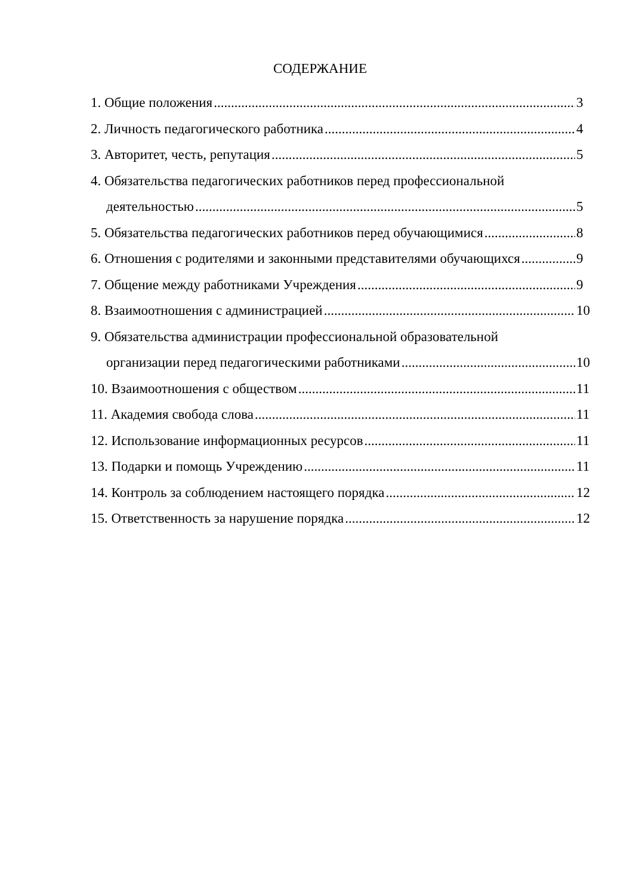СОДЕРЖАНИЕ
1. Общие положения 3
2. Личность педагогического работника 4
3. Авторитет, честь, репутация 5
4. Обязательства педагогических работников перед профессиональной
деятельностью 5
5. Обязательства педагогических работников перед обучающимися 8
6. Отношения с родителями и законными представителями обучающихся 9
7. Общение между работниками Учреждения 9
8. Взаимоотношения с администрацией 10
9. Обязательства администрации профессиональной образовательной
организации перед педагогическими работниками 10
10. Взаимоотношения с обществом 11
11. Академия свобода слова 11
12. Использование информационных ресурсов 11
13. Подарки и помощь Учреждению 11
14. Контроль за соблюдением настоящего порядка 12
15. Ответственность за нарушение порядка 12